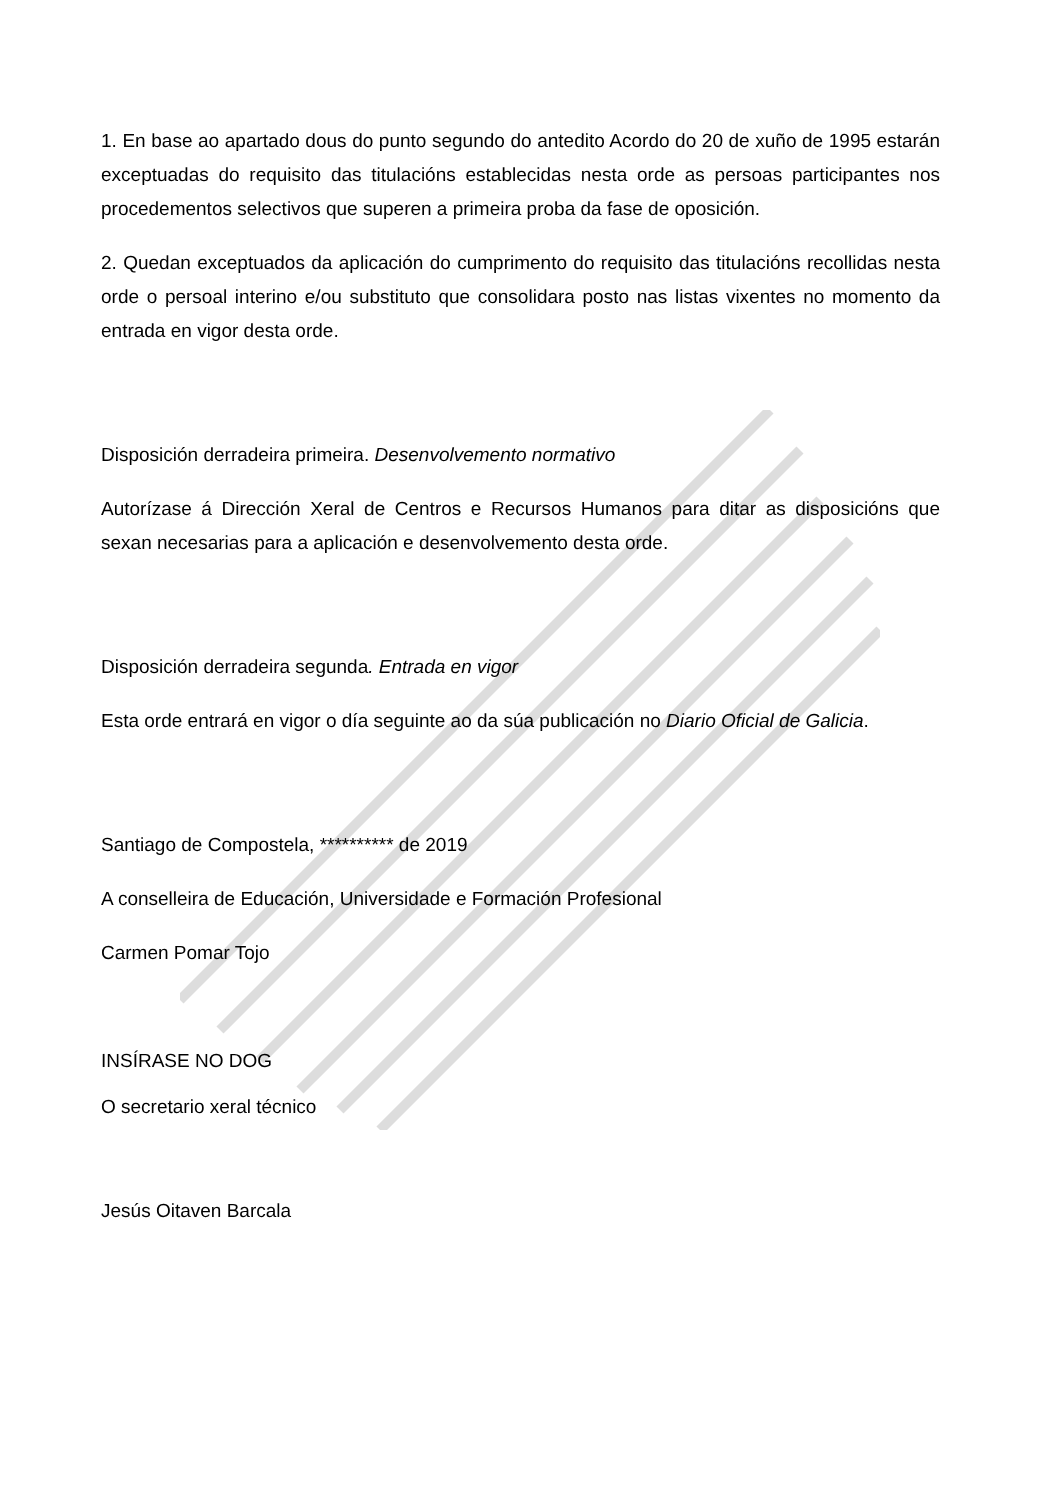1. En base ao apartado dous do punto segundo do antedito Acordo do 20 de xuño de 1995 estarán exceptuadas do requisito das titulacións establecidas nesta orde as persoas participantes nos procedementos selectivos que superen a primeira proba da fase de oposición.
2. Quedan exceptuados da aplicación do cumprimento do requisito das titulacións recollidas nesta orde o persoal interino e/ou substituto que consolidara posto nas listas vixentes no momento da entrada en vigor desta orde.
Disposición derradeira primeira. Desenvolvemento normativo
Autorízase á Dirección Xeral de Centros e Recursos Humanos para ditar as disposicións que sexan necesarias para a aplicación e desenvolvemento desta orde.
Disposición derradeira segunda. Entrada en vigor
Esta orde entrará en vigor o día seguinte ao da súa publicación no Diario Oficial de Galicia.
Santiago de Compostela, ********** de 2019
A conselleira de Educación, Universidade e Formación Profesional
Carmen Pomar Tojo
INSÍRASE NO DOG
O secretario xeral técnico
Jesús Oitaven Barcala